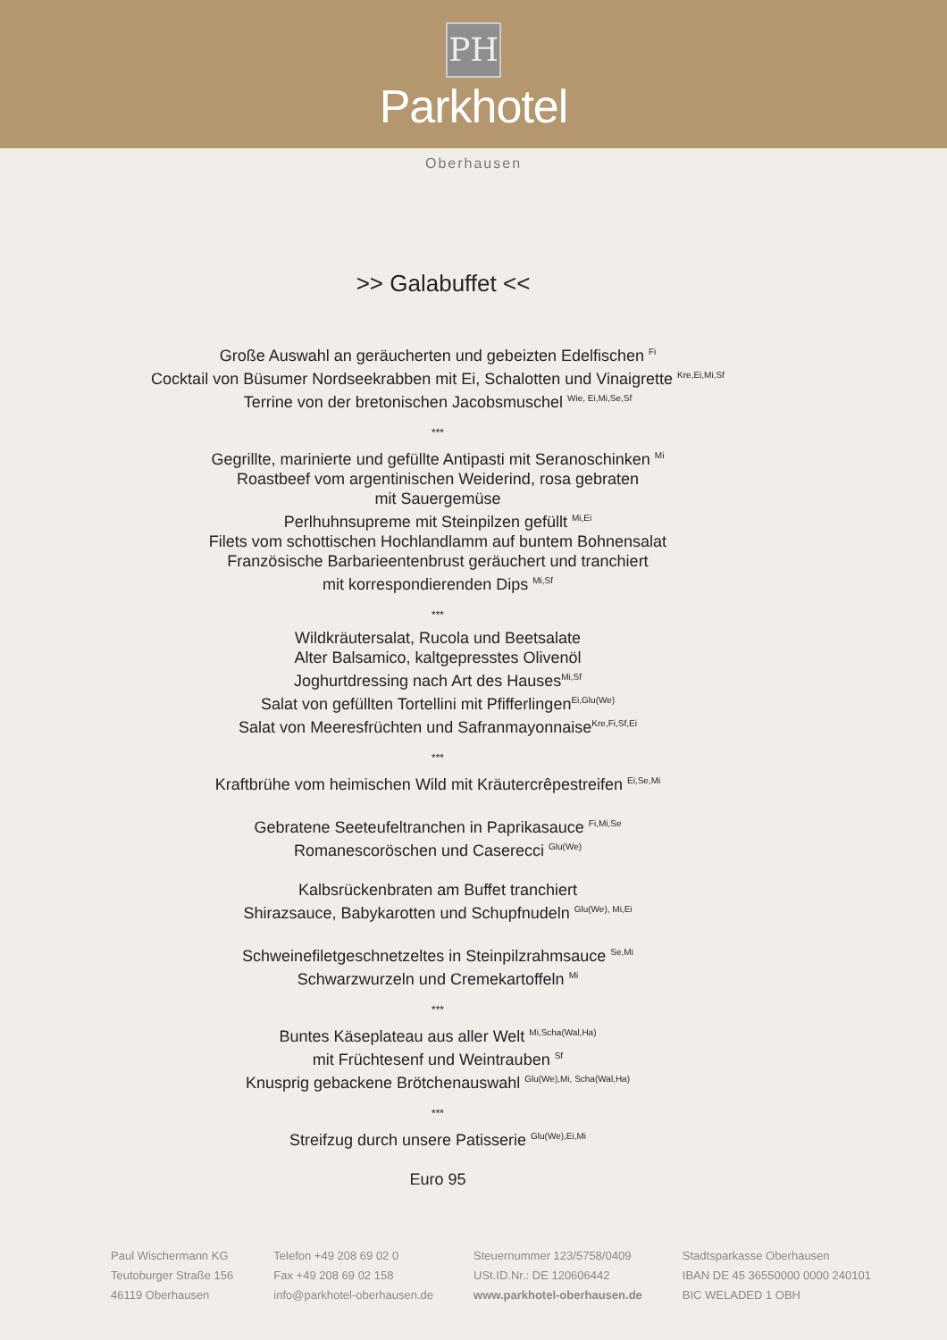PH
Parkhotel
Oberhausen
>> Galabuffet <<
Große Auswahl an geräucherten und gebeizten Edelfischen <sup>Fi</sup>
Cocktail von Büsumer Nordseekrabben mit Ei, Schalotten und Vinaigrette <sup>Kre,Ei,Mi,Sf</sup>
Terrine von der bretonischen Jacobsmuschel <sup>Wie, Ei,Mi,Se,Sf</sup>
***
Gegrillte, marinierte und gefüllte Antipasti mit Seranoschinken <sup>Mi</sup>
Roastbeef vom argentinischen Weiderind, rosa gebraten
mit Sauergemüse
Perlhuhnsupreme mit Steinpilzen gefüllt <sup>Mi,Ei</sup>
Filets vom schottischen Hochlandlamm auf buntem Bohnensalat
Französische Barbarieentenbrust geräuchert und tranchiert
mit korrespondierenden Dips <sup>Mi,Sf</sup>
***
Wildkräutersalat, Rucola und Beetsalate
Alter Balsamico, kaltgepresstes Olivenöl
Joghurtdressing nach Art des Hauses<sup>Mi,Sf</sup>
Salat von gefüllten Tortellini mit Pfifferlingen<sup>Ei,Glu(We)</sup>
Salat von Meeresfrüchten und Safranmayonnaise<sup>Kre,Fi,Sf,Ei</sup>
***
Kraftbrühe vom heimischen Wild mit Kräutercrêpestreifen <sup>Ei,Se,Mi</sup>
Gebratene Seeteufeltranchen in Paprikasauce <sup>Fi,Mi,Se</sup>
Romanescoröschen und Caserecci <sup>Glu(We)</sup>
Kalbsrückenbraten am Buffet tranchiert
Shirazsauce, Babykarotten und Schupfnudeln <sup>Glu(We), Mi,Ei</sup>
Schweinefiletgeschnetzeltes in Steinpilzrahmsauce <sup>Se,Mi</sup>
Schwarzwurzeln und Cremekartoffeln <sup>Mi</sup>
***
Buntes Käseplateau aus aller Welt <sup>Mi,Scha(Wal,Ha)</sup>
mit Früchtesenf und Weintrauben <sup>Sf</sup>
Knusprig gebackene Brötchenauswahl <sup>Glu(We),Mi, Scha(Wal,Ha)</sup>
***
Streifzug durch unsere Patisserie <sup>Glu(We),Ei,Mi</sup>
Euro 95
Paul Wischermann KG
Teutoburger Straße 156
46119 Oberhausen
Telefon +49 208 69 02 0
Fax +49 208 69 02 158
info@parkhotel-oberhausen.de
Steuernummer 123/5758/0409
USt.ID.Nr.: DE 120606442
www.parkhotel-oberhausen.de
Stadtsparkasse Oberhausen
IBAN DE 45 36550000 0000 240101
BIC WELADED 1 OBH